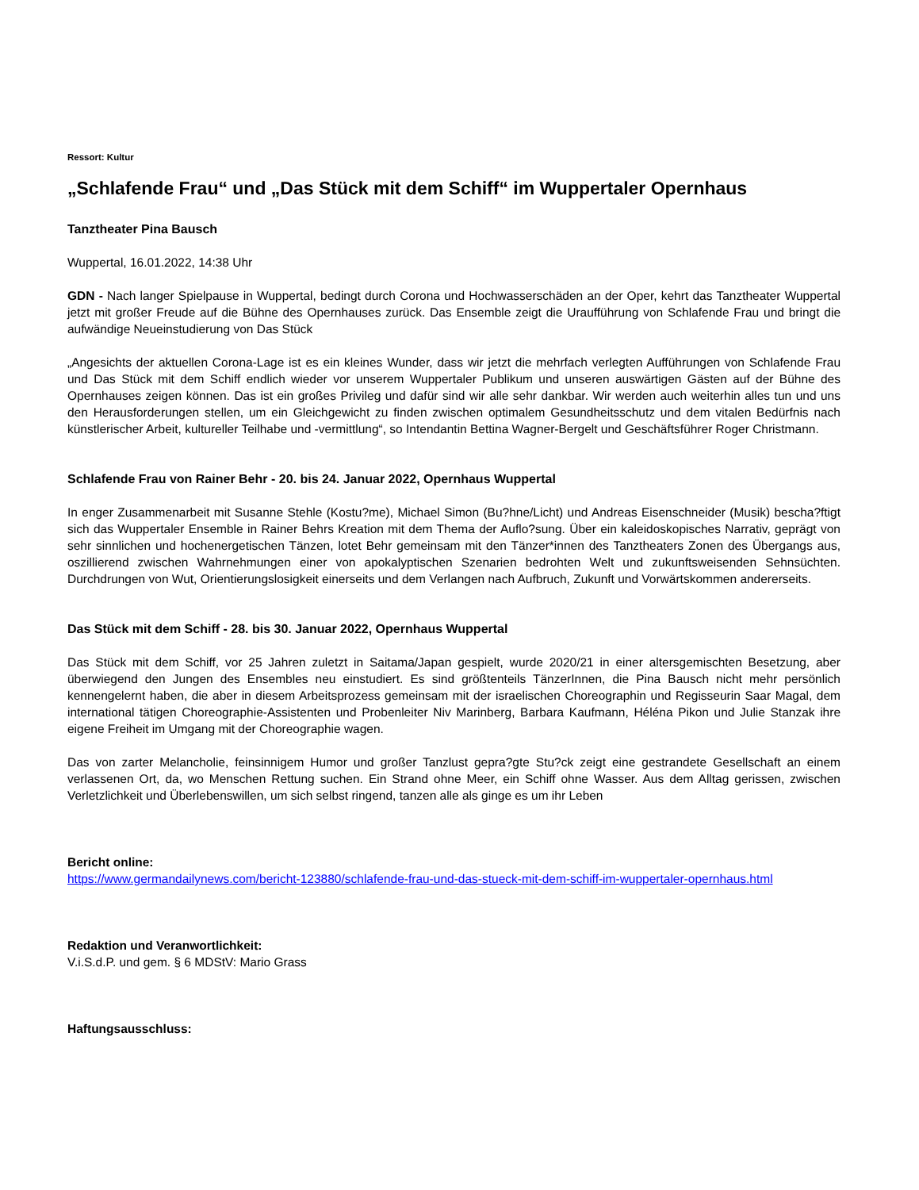Ressort: Kultur
„Schlafende Frau“ und „Das Stück mit dem Schiff“ im Wuppertaler Opernhaus
Tanztheater Pina Bausch
Wuppertal, 16.01.2022, 14:38 Uhr
GDN - Nach langer Spielpause in Wuppertal, bedingt durch Corona und Hochwasserschäden an der Oper, kehrt das Tanztheater Wuppertal jetzt mit großer Freude auf die Bühne des Opernhauses zurück. Das Ensemble zeigt die Uraufführung von Schlafende Frau und bringt die aufwändige Neueinstudierung von Das Stück
„Angesichts der aktuellen Corona-Lage ist es ein kleines Wunder, dass wir jetzt die mehrfach verlegten Aufführungen von Schlafende Frau und Das Stück mit dem Schiff endlich wieder vor unserem Wuppertaler Publikum und unseren auswärtigen Gästen auf der Bühne des Opernhauses zeigen können. Das ist ein großes Privileg und dafür sind wir alle sehr dankbar. Wir werden auch weiterhin alles tun und uns den Herausforderungen stellen, um ein Gleichgewicht zu finden zwischen optimalem Gesundheitsschutz und dem vitalen Bedürfnis nach künstlerischer Arbeit, kultureller Teilhabe und -vermittlung“, so Intendantin Bettina Wagner-Bergelt und Geschäftsführer Roger Christmann.
Schlafende Frau von Rainer Behr - 20. bis 24. Januar 2022, Opernhaus Wuppertal
In enger Zusammenarbeit mit Susanne Stehle (Kostu?me), Michael Simon (Bu?hne/Licht) und Andreas Eisenschneider (Musik) bescha?ftigt sich das Wuppertaler Ensemble in Rainer Behrs Kreation mit dem Thema der Auflo?sung. Über ein kaleidoskopisches Narrativ, geprägt von sehr sinnlichen und hochenergetischen Tänzen, lotet Behr gemeinsam mit den Tänzer*innen des Tanztheaters Zonen des Übergangs aus, oszillierend zwischen Wahrnehmungen einer von apokalyptischen Szenarien bedrohten Welt und zukunftsweisenden Sehnsüchten. Durchdrungen von Wut, Orientierungslosigkeit einerseits und dem Verlangen nach Aufbruch, Zukunft und Vorwärtskommen andererseits.
Das Stück mit dem Schiff - 28. bis 30. Januar 2022, Opernhaus Wuppertal
Das Stück mit dem Schiff, vor 25 Jahren zuletzt in Saitama/Japan gespielt, wurde 2020/21 in einer altersgemischten Besetzung, aber überwiegend den Jungen des Ensembles neu einstudiert. Es sind größtenteils TänzerInnen, die Pina Bausch nicht mehr persönlich kennengelernt haben, die aber in diesem Arbeitsprozess gemeinsam mit der israelischen Choreographin und Regisseurin Saar Magal, dem international tätigen Choreographie-Assistenten und Probenleiter Niv Marinberg, Barbara Kaufmann, Héléna Pikon und Julie Stanzak ihre eigene Freiheit im Umgang mit der Choreographie wagen.
Das von zarter Melancholie, feinsinnigem Humor und großer Tanzlust gepra?gte Stu?ck zeigt eine gestrandete Gesellschaft an einem verlassenen Ort, da, wo Menschen Rettung suchen. Ein Strand ohne Meer, ein Schiff ohne Wasser. Aus dem Alltag gerissen, zwischen Verletzlichkeit und Überlebenswillen, um sich selbst ringend, tanzen alle als ginge es um ihr Leben
Bericht online:
https://www.germandailynews.com/bericht-123880/schlafende-frau-und-das-stueck-mit-dem-schiff-im-wuppertaler-opernhaus.html
Redaktion und Veranwortlichkeit:
V.i.S.d.P. und gem. § 6 MDStV: Mario Grass
Haftungsausschluss: